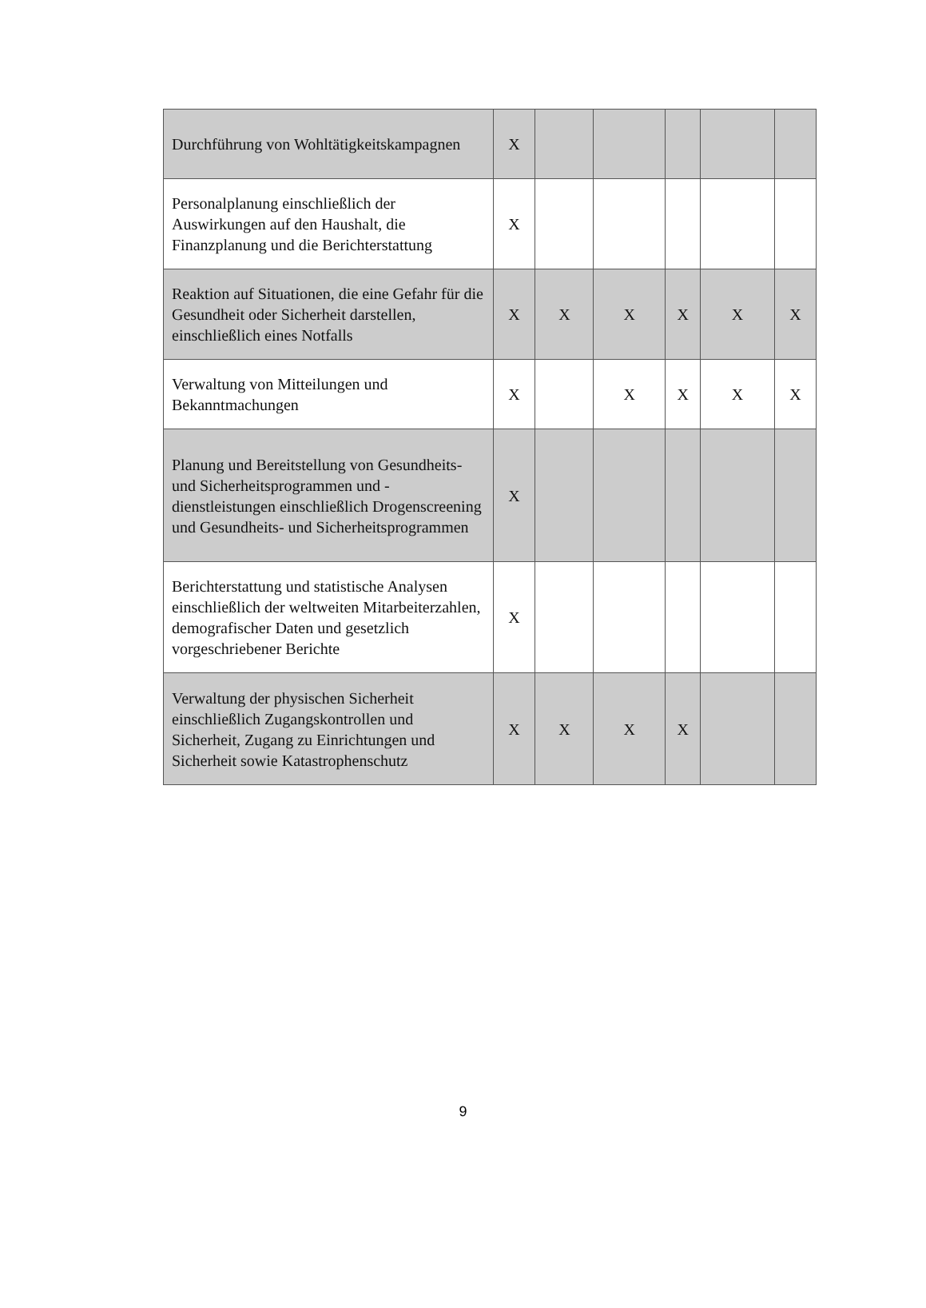| Durchführung von Wohltätigkeitskampagnen | X | | | | | |
| Personalplanung einschließlich der Auswirkungen auf den Haushalt, die Finanzplanung und die Berichterstattung | X | | | | | |
| Reaktion auf Situationen, die eine Gefahr für die Gesundheit oder Sicherheit darstellen, einschließlich eines Notfalls | X | X | X | X | X | X |
| Verwaltung von Mitteilungen und Bekanntmachungen | X | | X | X | X | X |
| Planung und Bereitstellung von Gesundheits- und Sicherheitsprogrammen und -dienstleistungen einschließlich Drogenscreening und Gesundheits- und Sicherheitsprogrammen | X | | | | | |
| Berichterstattung und statistische Analysen einschließlich der weltweiten Mitarbeiterzahlen, demografischer Daten und gesetzlich vorgeschriebener Berichte | X | | | | | |
| Verwaltung der physischen Sicherheit einschließlich Zugangskontrollen und Sicherheit, Zugang zu Einrichtungen und Sicherheit sowie Katastrophenschutz | X | X | X | X | | |
9